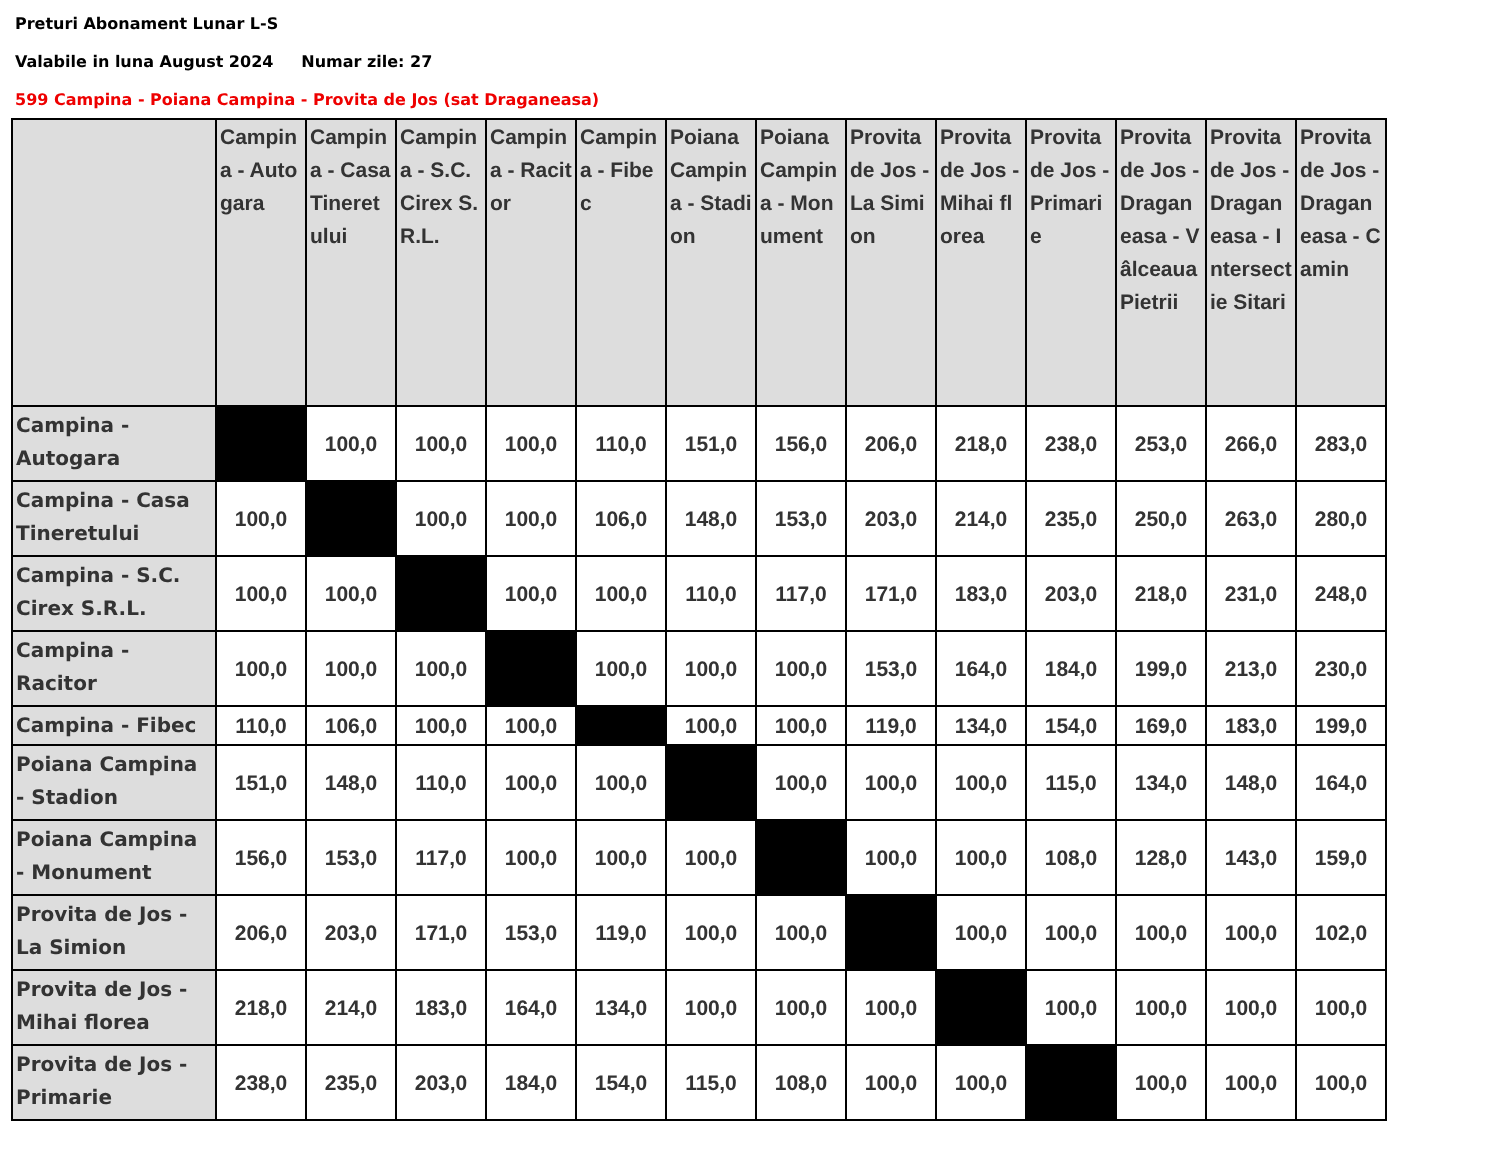Preturi Abonament Lunar L-S
Valabile in luna August 2024 Numar zile: 27
599 Campina - Poiana Campina - Provita de Jos (sat Draganeasa)
| | Campina - Autogara | Campina - Casa Tineretului | Campina - S.C. Cirex S.R.L. | Campina - Racitor | Campina - Fibec | Poiana Campina - Stadion | Poiana Campina - Monument | Provita de Jos - La Simion | Provita de Jos - Mihai florea | Provita de Jos - Primarie | Provita de Jos - Draganeasa - Vâlceaua Pietrii | Provita de Jos - Draganeasa - Intersectie Sitari | Provita de Jos - Draganeasa - Camin |
| --- | --- | --- | --- | --- | --- | --- | --- | --- | --- | --- | --- | --- | --- |
| Campina - Autogara | | 100,0 | 100,0 | 100,0 | 110,0 | 151,0 | 156,0 | 206,0 | 218,0 | 238,0 | 253,0 | 266,0 | 283,0 |
| Campina - Casa Tineretului | 100,0 | | 100,0 | 100,0 | 106,0 | 148,0 | 153,0 | 203,0 | 214,0 | 235,0 | 250,0 | 263,0 | 280,0 |
| Campina - S.C. Cirex S.R.L. | 100,0 | 100,0 | | 100,0 | 100,0 | 110,0 | 117,0 | 171,0 | 183,0 | 203,0 | 218,0 | 231,0 | 248,0 |
| Campina - Racitor | 100,0 | 100,0 | 100,0 | | 100,0 | 100,0 | 100,0 | 153,0 | 164,0 | 184,0 | 199,0 | 213,0 | 230,0 |
| Campina - Fibec | 110,0 | 106,0 | 100,0 | 100,0 | | 100,0 | 100,0 | 119,0 | 134,0 | 154,0 | 169,0 | 183,0 | 199,0 |
| Poiana Campina - Stadion | 151,0 | 148,0 | 110,0 | 100,0 | 100,0 | | 100,0 | 100,0 | 100,0 | 115,0 | 134,0 | 148,0 | 164,0 |
| Poiana Campina - Monument | 156,0 | 153,0 | 117,0 | 100,0 | 100,0 | 100,0 | | 100,0 | 100,0 | 108,0 | 128,0 | 143,0 | 159,0 |
| Provita de Jos - La Simion | 206,0 | 203,0 | 171,0 | 153,0 | 119,0 | 100,0 | 100,0 | | 100,0 | 100,0 | 100,0 | 100,0 | 102,0 |
| Provita de Jos - Mihai florea | 218,0 | 214,0 | 183,0 | 164,0 | 134,0 | 100,0 | 100,0 | 100,0 | | 100,0 | 100,0 | 100,0 | 100,0 |
| Provita de Jos - Primarie | 238,0 | 235,0 | 203,0 | 184,0 | 154,0 | 115,0 | 108,0 | 100,0 | 100,0 | | 100,0 | 100,0 | 100,0 |